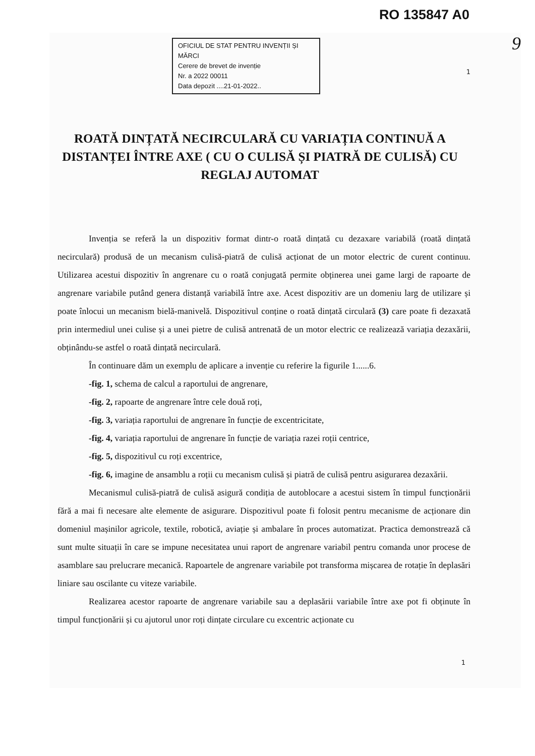RO 135847 A0
9
OFICIUL DE STAT PENTRU INVENȚII ȘI MĂRCI
Cerere de brevet de invenție
Nr. a 2022 00011
Data depozit ....21-01-2022..
1
ROATĂ DINȚATĂ NECIRCULARĂ CU VARIAȚIA CONTINUĂ A DISTANȚEI ÎNTRE AXE ( CU O CULISĂ ȘI PIATRĂ DE CULISĂ) CU REGLAJ AUTOMAT
Invenția se referă la un dispozitiv format dintr-o roată dințată cu dezaxare variabilă (roată dințată necirculară) produsă de un mecanism culisă-piatră de culisă acționat de un motor electric de curent continuu. Utilizarea acestui dispozitiv în angrenare cu o roată conjugată permite obținerea unei game largi de rapoarte de angrenare variabile putând genera distanță variabilă între axe. Acest dispozitiv are un domeniu larg de utilizare și poate înlocui un mecanism bielă-manivelă. Dispozitivul conține o roată dințată circulară (3) care poate fi dezaxată prin intermediul unei culise și a unei pietre de culisă antrenată de un motor electric ce realizează variația dezaxării, obținându-se astfel o roată dințată necirculară.
În continuare dăm un exemplu de aplicare a invenție cu referire la figurile 1......6.
-fig. 1, schema de calcul a raportului de angrenare,
-fig. 2, rapoarte de angrenare între cele două roți,
-fig. 3, variația raportului de angrenare în funcție de excentricitate,
-fig. 4, variația raportului de angrenare în funcție de variația razei roții centrice,
-fig. 5, dispozitivul cu roți excentrice,
-fig. 6, imagine de ansamblu a roții cu mecanism culisă și piatră de culisă pentru asigurarea dezaxării.
Mecanismul culisă-piatră de culisă asigură condiția de autoblocare a acestui sistem în timpul funcționării fără a mai fi necesare alte elemente de asigurare. Dispozitivul poate fi folosit pentru mecanisme de acționare din domeniul mașinilor agricole, textile, robotică, aviație și ambalare în proces automatizat. Practica demonstrează că sunt multe situații în care se impune necesitatea unui raport de angrenare variabil pentru comanda unor procese de asamblare sau prelucrare mecanică. Rapoartele de angrenare variabile pot transforma mișcarea de rotație în deplasări liniare sau oscilante cu viteze variabile.
Realizarea acestor rapoarte de angrenare variabile sau a deplasării variabile între axe pot fi obținute în timpul funcționării și cu ajutorul unor roți dințate circulare cu excentric acționate cu
1